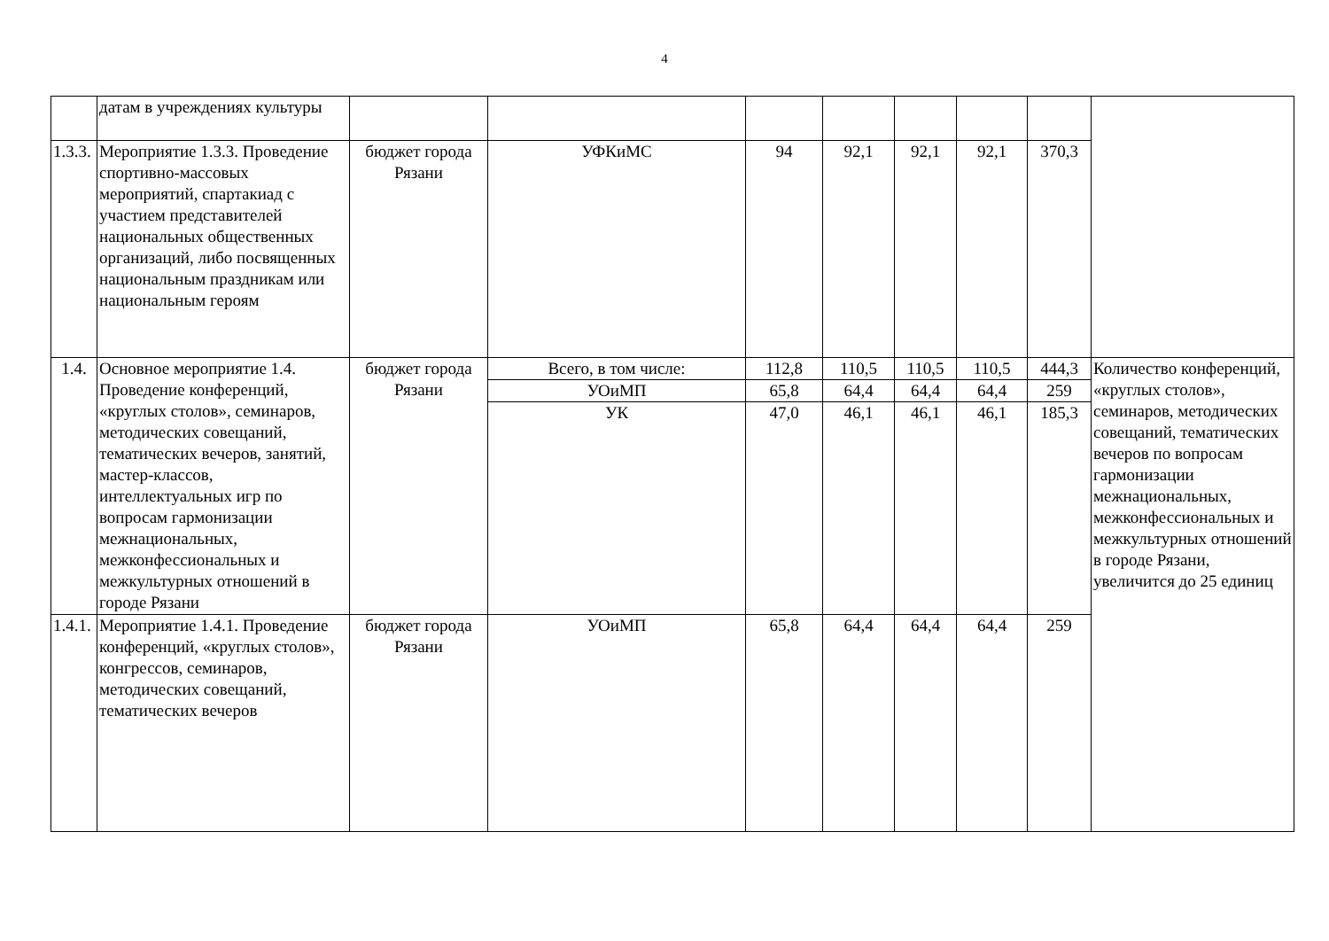4
| | датам в учреждениях культуры | | | | | | | | |
| 1.3.3. | Мероприятие 1.3.3. Проведение спортивно-массовых мероприятий, спартакиад с участием представителей национальных общественных организаций, либо посвященных национальным праздникам или национальным героям | бюджет города Рязани | УФКиМС | 94 | 92,1 | 92,1 | 92,1 | 370,3 | |
| 1.4. | Основное мероприятие 1.4. Проведение конференций, «круглых столов», семинаров, методических совещаний, тематических вечеров, занятий, мастер-классов, интеллектуальных игр по вопросам гармонизации межнациональных, межконфессиональных и межкультурных отношений в городе Рязани | бюджет города Рязани | Всего, в том числе: | 112,8 | 110,5 | 110,5 | 110,5 | 444,3 | Количество конференций, «круглых столов», семинаров, методических совещаний, тематических вечеров по вопросам гармонизации межнациональных, межконфессиональных и межкультурных отношений в городе Рязани, увеличится до 25 единиц |
| | | | УОиМП | 65,8 | 64,4 | 64,4 | 64,4 | 259 | |
| | | | УК | 47,0 | 46,1 | 46,1 | 46,1 | 185,3 | |
| 1.4.1. | Мероприятие 1.4.1. Проведение конференций, «круглых столов», конгрессов, семинаров, методических совещаний, тематических вечеров | бюджет города Рязани | УОиМП | 65,8 | 64,4 | 64,4 | 64,4 | 259 | |